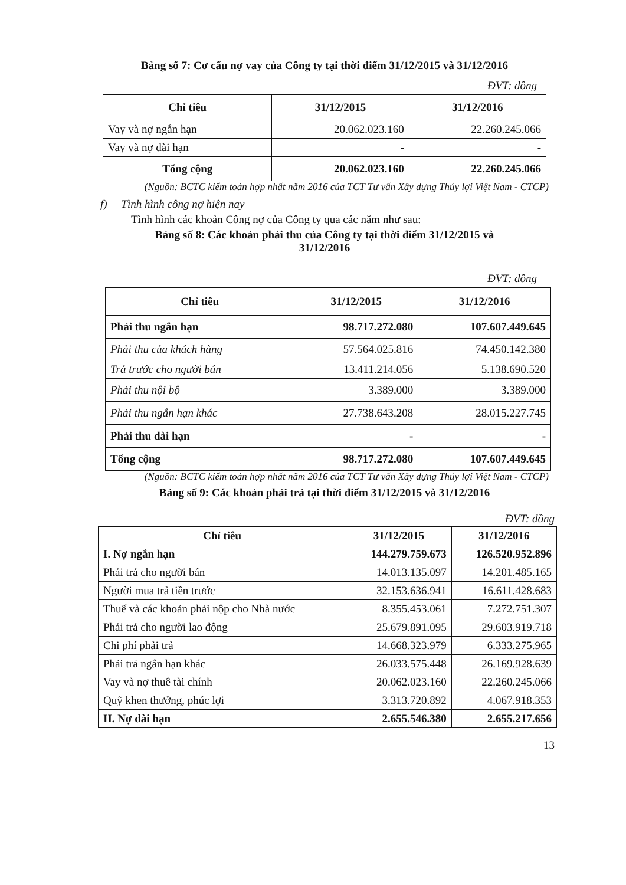Bảng số 7: Cơ cấu nợ vay của Công ty tại thời điểm 31/12/2015 và 31/12/2016
ĐVT: đồng
| Chỉ tiêu | 31/12/2015 | 31/12/2016 |
| --- | --- | --- |
| Vay và nợ ngắn hạn | 20.062.023.160 | 22.260.245.066 |
| Vay và nợ dài hạn | - | - |
| Tổng cộng | 20.062.023.160 | 22.260.245.066 |
(Nguồn: BCTC kiểm toán hợp nhất năm 2016 của TCT Tư vấn Xây dựng Thủy lợi Việt Nam - CTCP)
f) Tình hình công nợ hiện nay
Tình hình các khoản Công nợ của Công ty qua các năm như sau:
Bảng số 8: Các khoản phải thu của Công ty tại thời điểm 31/12/2015 và
31/12/2016
ĐVT: đồng
| Chỉ tiêu | 31/12/2015 | 31/12/2016 |
| --- | --- | --- |
| Phải thu ngắn hạn | 98.717.272.080 | 107.607.449.645 |
| Phải thu của khách hàng | 57.564.025.816 | 74.450.142.380 |
| Trả trước cho người bán | 13.411.214.056 | 5.138.690.520 |
| Phải thu nội bộ | 3.389.000 | 3.389.000 |
| Phải thu ngắn hạn khác | 27.738.643.208 | 28.015.227.745 |
| Phải thu dài hạn | - | - |
| Tổng cộng | 98.717.272.080 | 107.607.449.645 |
(Nguồn: BCTC kiểm toán hợp nhất năm 2016 của TCT Tư vấn Xây dựng Thủy lợi Việt Nam - CTCP)
Bảng số 9: Các khoản phải trả tại thời điểm 31/12/2015 và 31/12/2016
ĐVT: đồng
| Chỉ tiêu | 31/12/2015 | 31/12/2016 |
| --- | --- | --- |
| I. Nợ ngắn hạn | 144.279.759.673 | 126.520.952.896 |
| Phải trả cho người bán | 14.013.135.097 | 14.201.485.165 |
| Người mua trả tiền trước | 32.153.636.941 | 16.611.428.683 |
| Thuế và các khoản phải nộp cho Nhà nước | 8.355.453.061 | 7.272.751.307 |
| Phải trả cho người lao động | 25.679.891.095 | 29.603.919.718 |
| Chi phí phải trả | 14.668.323.979 | 6.333.275.965 |
| Phải trả ngắn hạn khác | 26.033.575.448 | 26.169.928.639 |
| Vay và nợ thuê tài chính | 20.062.023.160 | 22.260.245.066 |
| Quỹ khen thưởng, phúc lợi | 3.313.720.892 | 4.067.918.353 |
| II. Nợ dài hạn | 2.655.546.380 | 2.655.217.656 |
13